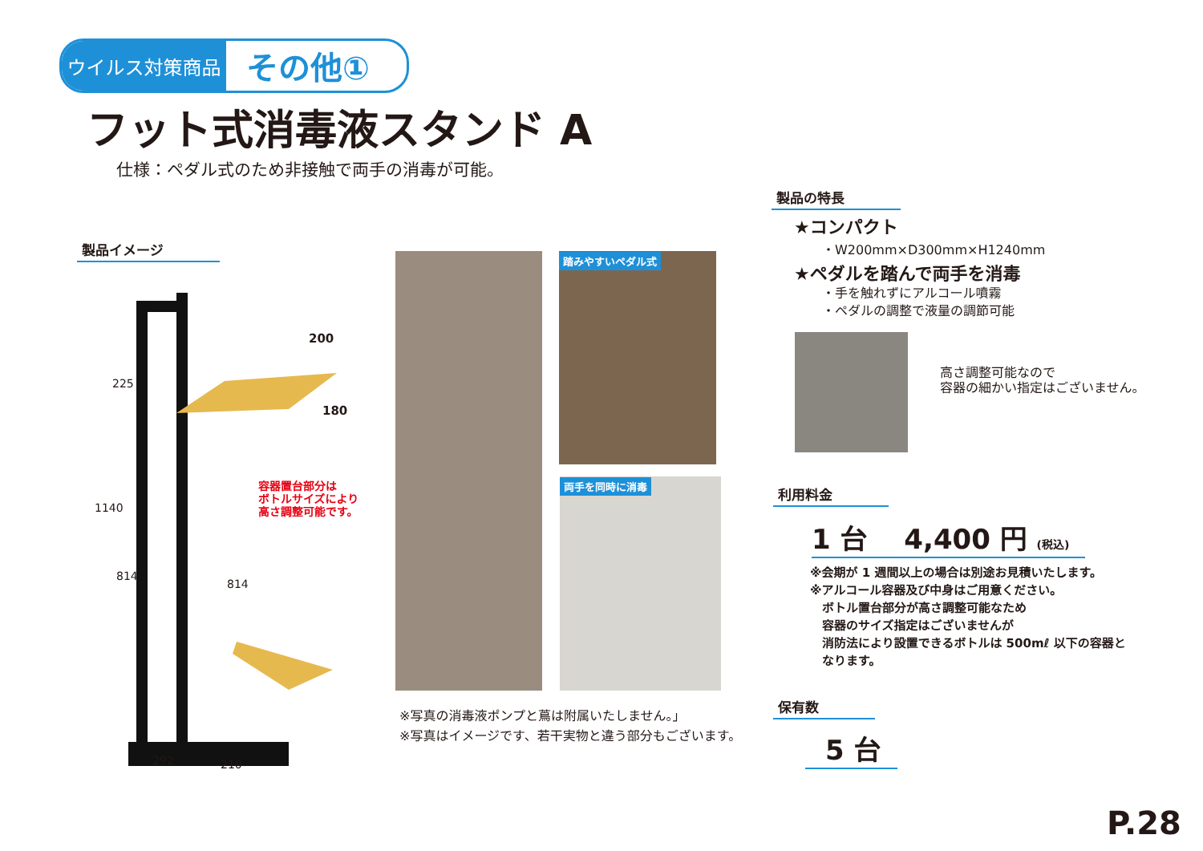ウイルス対策商品
その他①
フット式消毒液スタンド A
仕様：ペダル式のため非接触で両手の消毒が可能。
製品イメージ
200
180
225
1140
814
814
292 210
容器置台部分は
ボトルサイズにより
高さ調整可能です。
踏みやすいペダル式
両手を同時に消毒
※写真の消毒液ポンプと蔦は附属いたしません。」
※写真はイメージです、若干実物と違う部分もございます。
製品の特長
★コンパクト
・W200mm×D300mm×H1240mm
★ペダルを踏んで両手を消毒
・手を触れずにアルコール噴霧
・ペダルの調整で液量の調節可能
高さ調整可能なので
容器の細かい指定はございません。
利用料金
1 台　 4,400 円 (税込)
※会期が 1 週間以上の場合は別途お見積いたします。
※アルコール容器及び中身はご用意ください。
　ボトル置台部分が高さ調整可能なため
　容器のサイズ指定はございませんが
　消防法により設置できるボトルは 500mℓ 以下の容器と
　なります。
保有数
5 台
P.28